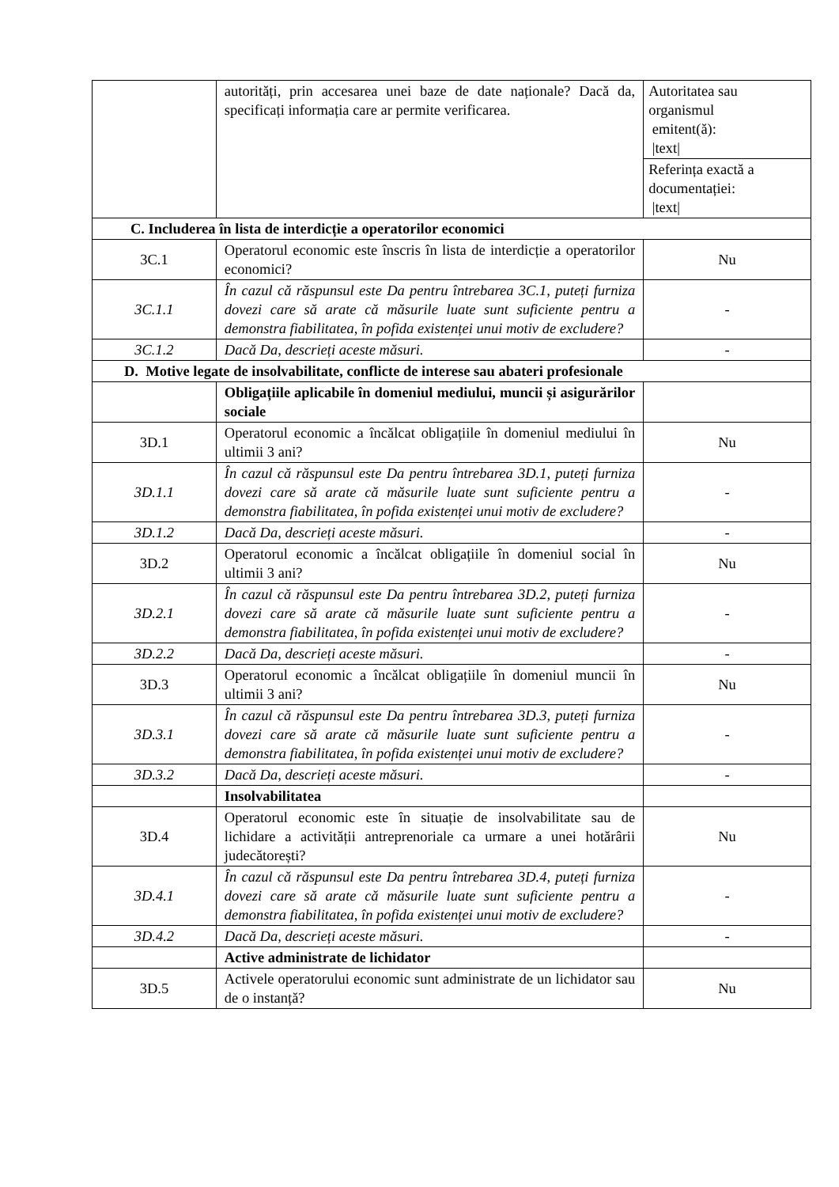| | autorități, prin accesarea unei baze de date naționale? Dacă da, specificați informația care ar permite verificarea. | Autoritatea sau organismul emitent(ă): /text/ |
| | | Referința exactă a documentației: /text/ |
| C. Includerea în lista de interdicție a operatorilor economici | | |
| 3C.1 | Operatorul economic este înscris în lista de interdicție a operatorilor economici? | Nu |
| 3C.1.1 | În cazul că răspunsul este Da pentru întrebarea 3C.1, puteți furniza dovezi care să arate că măsurile luate sunt suficiente pentru a demonstra fiabilitatea, în pofida existenței unui motiv de excludere? | - |
| 3C.1.2 | Dacă Da, descrieți aceste măsuri. | - |
| D. Motive legate de insolvabilitate, conflicte de interese sau abateri profesionale | | |
| | Obligațiile aplicabile în domeniul mediului, muncii și asigurărilor sociale | |
| 3D.1 | Operatorul economic a încălcat obligațiile în domeniul mediului în ultimii 3 ani? | Nu |
| 3D.1.1 | În cazul că răspunsul este Da pentru întrebarea 3D.1, puteți furniza dovezi care să arate că măsurile luate sunt suficiente pentru a demonstra fiabilitatea, în pofida existenței unui motiv de excludere? | - |
| 3D.1.2 | Dacă Da, descrieți aceste măsuri. | - |
| 3D.2 | Operatorul economic a încălcat obligațiile în domeniul social în ultimii 3 ani? | Nu |
| 3D.2.1 | În cazul că răspunsul este Da pentru întrebarea 3D.2, puteți furniza dovezi care să arate că măsurile luate sunt suficiente pentru a demonstra fiabilitatea, în pofida existenței unui motiv de excludere? | - |
| 3D.2.2 | Dacă Da, descrieți aceste măsuri. | - |
| 3D.3 | Operatorul economic a încălcat obligațiile în domeniul muncii în ultimii 3 ani? | Nu |
| 3D.3.1 | În cazul că răspunsul este Da pentru întrebarea 3D.3, puteți furniza dovezi care să arate că măsurile luate sunt suficiente pentru a demonstra fiabilitatea, în pofida existenței unui motiv de excludere? | - |
| 3D.3.2 | Dacă Da, descrieți aceste măsuri. | - |
| | Insolvabilitatea | |
| 3D.4 | Operatorul economic este în situație de insolvabilitate sau de lichidare a activității antreprenoriale ca urmare a unei hotărârii judecătorești? | Nu |
| 3D.4.1 | În cazul că răspunsul este Da pentru întrebarea 3D.4, puteți furniza dovezi care să arate că măsurile luate sunt suficiente pentru a demonstra fiabilitatea, în pofida existenței unui motiv de excludere? | - |
| 3D.4.2 | Dacă Da, descrieți aceste măsuri. | - |
| | Active administrate de lichidator | |
| 3D.5 | Activele operatorului economic sunt administrate de un lichidator sau de o instanță? | Nu |